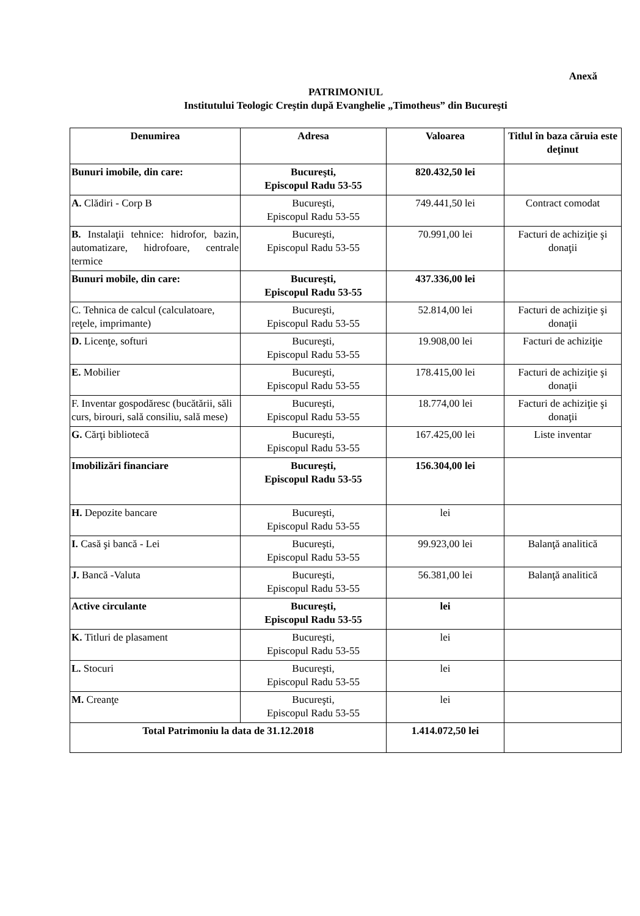Anexă
PATRIMONIUL
Institutului Teologic Creştin după Evanghelie „Timotheus” din Bucureşti
| Denumirea | Adresa | Valoarea | Titlul în baza căruia este deţinut |
| --- | --- | --- | --- |
| Bunuri imobile, din care: | Bucureşti, Episcopul Radu 53-55 | 820.432,50 lei | |
| A. Clădiri - Corp B | Bucureşti, Episcopul Radu 53-55 | 749.441,50 lei | Contract comodat |
| B. Instalaţii tehnice: hidrofor, bazin, automatizare, hidrofoare, centrale termice | Bucureşti, Episcopul Radu 53-55 | 70.991,00 lei | Facturi de achiziţie şi donaţii |
| Bunuri mobile, din care: | Bucureşti, Episcopul Radu 53-55 | 437.336,00 lei | |
| C. Tehnica de calcul (calculatoare, reţele, imprimante) | Bucureşti, Episcopul Radu 53-55 | 52.814,00 lei | Facturi de achiziţie şi donaţii |
| D. Licenţe, softuri | Bucureşti, Episcopul Radu 53-55 | 19.908,00 lei | Facturi de achiziţie |
| E. Mobilier | Bucureşti, Episcopul Radu 53-55 | 178.415,00 lei | Facturi de achiziţie şi donaţii |
| F. Inventar gospodăresc (bucătării, săli curs, birouri, sală consiliu, sală mese) | Bucureşti, Episcopul Radu 53-55 | 18.774,00 lei | Facturi de achiziţie şi donaţii |
| G. Cărţi bibliotecă | Bucureşti, Episcopul Radu 53-55 | 167.425,00 lei | Liste inventar |
| Imobilizări financiare | Bucureşti, Episcopul Radu 53-55 | 156.304,00 lei | |
| H. Depozite bancare | Bucureşti, Episcopul Radu 53-55 | lei | |
| I. Casă şi bancă - Lei | Bucureşti, Episcopul Radu 53-55 | 99.923,00 lei | Balanţă analitică |
| J. Bancă -Valuta | Bucureşti, Episcopul Radu 53-55 | 56.381,00 lei | Balanţă analitică |
| Active circulante | Bucureşti, Episcopul Radu 53-55 | lei | |
| K. Titluri de plasament | Bucureşti, Episcopul Radu 53-55 | lei | |
| L. Stocuri | Bucureşti, Episcopul Radu 53-55 | lei | |
| M. Creanţe | Bucureşti, Episcopul Radu 53-55 | lei | |
| Total Patrimoniu la data de 31.12.2018 | | 1.414.072,50 lei | |